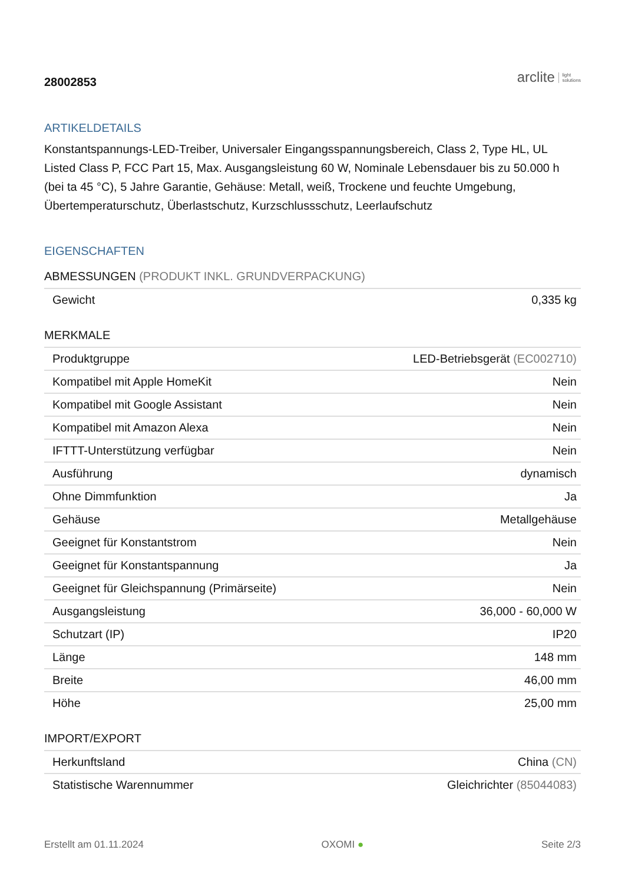28002853
arclite light
solutions
ARTIKELDETAILS
Konstantspannungs-LED-Treiber, Universaler Eingangsspannungsbereich, Class 2, Type HL, UL Listed Class P, FCC Part 15, Max. Ausgangsleistung 60 W, Nominale Lebensdauer bis zu 50.000 h (bei ta 45 °C), 5 Jahre Garantie, Gehäuse: Metall, weiß, Trockene und feuchte Umgebung, Übertemperaturschutz, Überlastschutz, Kurzschlussschutz, Leerlaufschutz
EIGENSCHAFTEN
ABMESSUNGEN (PRODUKT INKL. GRUNDVERPACKUNG)
| Gewicht | 0,335 kg |
MERKMALE
| Produktgruppe | LED-Betriebsgerät (EC002710) |
| Kompatibel mit Apple HomeKit | Nein |
| Kompatibel mit Google Assistant | Nein |
| Kompatibel mit Amazon Alexa | Nein |
| IFTTT-Unterstützung verfügbar | Nein |
| Ausführung | dynamisch |
| Ohne Dimmfunktion | Ja |
| Gehäuse | Metallgehäuse |
| Geeignet für Konstantstrom | Nein |
| Geeignet für Konstantspannung | Ja |
| Geeignet für Gleichspannung (Primärseite) | Nein |
| Ausgangsleistung | 36,000 - 60,000 W |
| Schutzart (IP) | IP20 |
| Länge | 148 mm |
| Breite | 46,00 mm |
| Höhe | 25,00 mm |
IMPORT/EXPORT
| Herkunftsland | China (CN) |
| Statistische Warennummer | Gleichrichter (85044083) |
Erstellt am 01.11.2024 OXOMI ● Seite 2/3